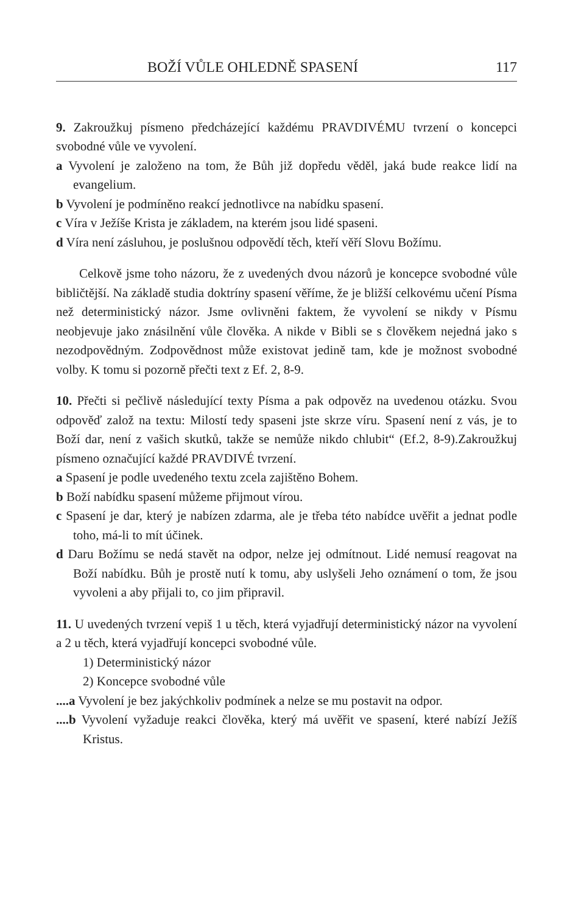BOŽÍ VŮLE OHLEDNĚ SPASENÍ 117
9. Zakroužkuj písmeno předcházející každému PRAVDIVÉMU tvrzení o koncepci svobodné vůle ve vyvolení.
a Vyvolení je založeno na tom, že Bůh již dopředu věděl, jaká bude reakce lidí na evangelium.
b Vyvolení je podmíněno reakcí jednotlivce na nabídku spasení.
c Víra v Ježíše Krista je základem, na kterém jsou lidé spaseni.
d Víra není zásluhou, je poslušnou odpovědí těch, kteří věří Slovu Božímu.
Celkově jsme toho názoru, že z uvedených dvou názorů je koncepce svobodné vůle bibličtější. Na základě studia doktríny spasení věříme, že je bližší celkovému učení Písma než deterministický názor. Jsme ovlivněni faktem, že vyvolení se nikdy v Písmu neobjevuje jako znásilnění vůle člověka. A nikde v Bibli se s člověkem nejedná jako s nezodpovědným. Zodpovědnost může existovat jedině tam, kde je možnost svobodné volby. K tomu si pozorně přečti text z Ef. 2, 8-9.
10. Přečti si pečlivě následující texty Písma a pak odpověz na uvedenou otázku. Svou odpověď založ na textu: Milostí tedy spaseni jste skrze víru. Spasení není z vás, je to Boží dar, není z vašich skutků, takže se nemůže nikdo chlubit“ (Ef.2, 8-9).Zakroužkuj písmeno označující každé PRAVDIVÉ tvrzení.
a Spasení je podle uvedeného textu zcela zajištěno Bohem.
b Boží nabídku spasení můžeme přijmout vírou.
c Spasení je dar, který je nabízen zdarma, ale je třeba této nabídce uvěřit a jednat podle toho, má-li to mít účinek.
d Daru Božímu se nedá stavět na odpor, nelze jej odmítnout. Lidé nemusí reagovat na Boží nabídku. Bůh je prostě nutí k tomu, aby uslyšeli Jeho oznámení o tom, že jsou vyvoleni a aby přijali to, co jim připravil.
11. U uvedených tvrzení vepiš 1 u těch, která vyjadřují deterministický názor na vyvolení a 2 u těch, která vyjadřují koncepci svobodné vůle.
1) Deterministický názor
2) Koncepce svobodné vůle
....a Vyvolení je bez jakýchkoliv podmínek a nelze se mu postavit na odpor.
....b Vyvolení vyžaduje reakci člověka, který má uvěřit ve spasení, které nabízí Ježíš Kristus.